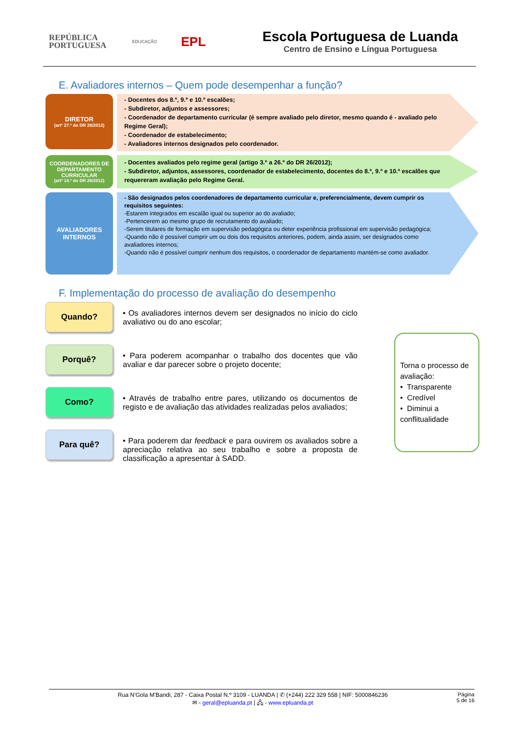REPÚBLICA
PORTUGUESA
EDUCAÇÃO
EPL
Escola Portuguesa de Luanda
Centro de Ensino e Língua Portuguesa
E. Avaliadores internos – Quem pode desempenhar a função?
DIRETOR
(artº 27.º do DR 26/2012)
- Docentes dos 8.º, 9.º e 10.º escalões;
- Subdiretor, adjuntos e assessores;
- Coordenador de departamento curricular (é sempre avaliado pelo diretor, mesmo quando é - avaliado pelo Regime Geral);
- Coordenador de estabelecimento;
- Avaliadores internos designados pelo coordenador.
COORDENADORES DE DEPARTAMENTO CURRICULAR
(artº 14.º do DR 26/2012)
- Docentes avaliados pelo regime geral (artigo 3.º a 26.º do DR 26/2012);
- Subdiretor, adjuntos, assessores, coordenador de estabelecimento, docentes do 8.º, 9.º e 10.º escalões que requereram avaliação pelo Regime Geral.
AVALIADORES INTERNOS
- São designados pelos coordenadores de departamento curricular e, preferencialmente, devem cumprir os requisitos seguintes:
-Estarem integrados em escalão igual ou superior ao do avaliado;
-Pertencerem ao mesmo grupo de recrutamento do avaliado;
-Serem titulares de formação em supervisão pedagógica ou deter experiência profissional em supervisão pedagógica;
-Quando não é possível cumprir um ou dois dos requisitos anteriores, podem, ainda assim, ser designados como avaliadores internos;
-Quando não é possível cumprir nenhum dos requisitos, o coordenador de departamento mantém-se como avaliador.
F. Implementação do processo de avaliação do desempenho
Quando?
• Os avaliadores internos devem ser designados no início do ciclo avaliativo ou do ano escolar;
Porquê?
• Para poderem acompanhar o trabalho dos docentes que vão avaliar e dar parecer sobre o projeto docente;
Como?
• Através de trabalho entre pares, utilizando os documentos de registo e de avaliação das atividades realizadas pelos avaliados;
Para quê?
• Para poderem dar feedback e para ouvirem os avaliados sobre a apreciação relativa ao seu trabalho e sobre a proposta de classificação a apresentar à SADD.
Torna o processo de avaliação:
• Transparente
• Credível
• Diminui a conflitualidade
Rua N'Gola M'Bandi, 287 - Caixa Postal N.º 3109 - LUANDA | ✆ (+244) 222 329 558 | NIF: 5000846236
✉ - geral@epluanda.pt | 🖧 - www.epluanda.pt
Página
5 de 16